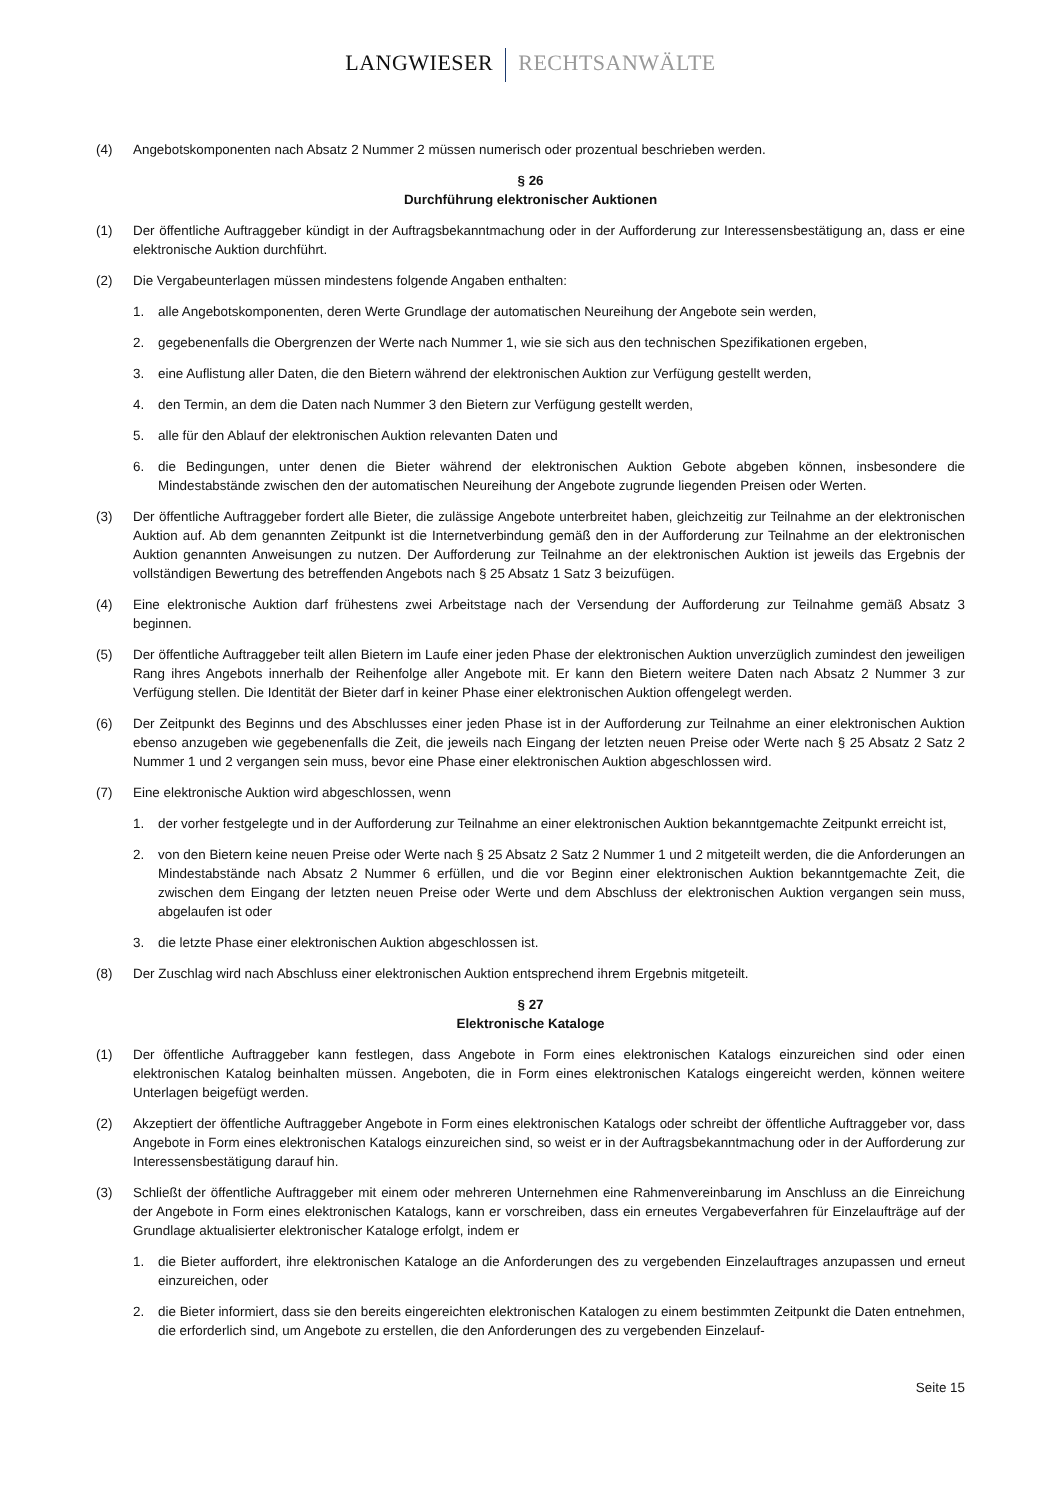LANGWIESER RECHTSANWÄLTE
(4) Angebotskomponenten nach Absatz 2 Nummer 2 müssen numerisch oder prozentual beschrieben werden.
§ 26
Durchführung elektronischer Auktionen
(1) Der öffentliche Auftraggeber kündigt in der Auftragsbekanntmachung oder in der Aufforderung zur Interessensbestätigung an, dass er eine elektronische Auktion durchführt.
(2) Die Vergabeunterlagen müssen mindestens folgende Angaben enthalten:
1. alle Angebotskomponenten, deren Werte Grundlage der automatischen Neureihung der Angebote sein werden,
2. gegebenenfalls die Obergrenzen der Werte nach Nummer 1, wie sie sich aus den technischen Spezifikationen ergeben,
3. eine Auflistung aller Daten, die den Bietern während der elektronischen Auktion zur Verfügung gestellt werden,
4. den Termin, an dem die Daten nach Nummer 3 den Bietern zur Verfügung gestellt werden,
5. alle für den Ablauf der elektronischen Auktion relevanten Daten und
6. die Bedingungen, unter denen die Bieter während der elektronischen Auktion Gebote abgeben können, insbesondere die Mindestabstände zwischen den der automatischen Neureihung der Angebote zugrunde liegenden Preisen oder Werten.
(3) Der öffentliche Auftraggeber fordert alle Bieter, die zulässige Angebote unterbreitet haben, gleichzeitig zur Teilnahme an der elektronischen Auktion auf. Ab dem genannten Zeitpunkt ist die Internetverbindung gemäß den in der Aufforderung zur Teilnahme an der elektronischen Auktion genannten Anweisungen zu nutzen. Der Aufforderung zur Teilnahme an der elektronischen Auktion ist jeweils das Ergebnis der vollständigen Bewertung des betreffenden Angebots nach § 25 Absatz 1 Satz 3 beizufügen.
(4) Eine elektronische Auktion darf frühestens zwei Arbeitstage nach der Versendung der Aufforderung zur Teilnahme gemäß Absatz 3 beginnen.
(5) Der öffentliche Auftraggeber teilt allen Bietern im Laufe einer jeden Phase der elektronischen Auktion unverzüglich zumindest den jeweiligen Rang ihres Angebots innerhalb der Reihenfolge aller Angebote mit. Er kann den Bietern weitere Daten nach Absatz 2 Nummer 3 zur Verfügung stellen. Die Identität der Bieter darf in keiner Phase einer elektronischen Auktion offengelegt werden.
(6) Der Zeitpunkt des Beginns und des Abschlusses einer jeden Phase ist in der Aufforderung zur Teilnahme an einer elektronischen Auktion ebenso anzugeben wie gegebenenfalls die Zeit, die jeweils nach Eingang der letzten neuen Preise oder Werte nach § 25 Absatz 2 Satz 2 Nummer 1 und 2 vergangen sein muss, bevor eine Phase einer elektronischen Auktion abgeschlossen wird.
(7) Eine elektronische Auktion wird abgeschlossen, wenn
1. der vorher festgelegte und in der Aufforderung zur Teilnahme an einer elektronischen Auktion bekanntgemachte Zeitpunkt erreicht ist,
2. von den Bietern keine neuen Preise oder Werte nach § 25 Absatz 2 Satz 2 Nummer 1 und 2 mitgeteilt werden, die die Anforderungen an Mindestabstände nach Absatz 2 Nummer 6 erfüllen, und die vor Beginn einer elektronischen Auktion bekanntgemachte Zeit, die zwischen dem Eingang der letzten neuen Preise oder Werte und dem Abschluss der elektronischen Auktion vergangen sein muss, abgelaufen ist oder
3. die letzte Phase einer elektronischen Auktion abgeschlossen ist.
(8) Der Zuschlag wird nach Abschluss einer elektronischen Auktion entsprechend ihrem Ergebnis mitgeteilt.
§ 27
Elektronische Kataloge
(1) Der öffentliche Auftraggeber kann festlegen, dass Angebote in Form eines elektronischen Katalogs einzureichen sind oder einen elektronischen Katalog beinhalten müssen. Angeboten, die in Form eines elektronischen Katalogs eingereicht werden, können weitere Unterlagen beigefügt werden.
(2) Akzeptiert der öffentliche Auftraggeber Angebote in Form eines elektronischen Katalogs oder schreibt der öffentliche Auftraggeber vor, dass Angebote in Form eines elektronischen Katalogs einzureichen sind, so weist er in der Auftragsbekanntmachung oder in der Aufforderung zur Interessensbestätigung darauf hin.
(3) Schließt der öffentliche Auftraggeber mit einem oder mehreren Unternehmen eine Rahmenvereinbarung im Anschluss an die Einreichung der Angebote in Form eines elektronischen Katalogs, kann er vorschreiben, dass ein erneutes Vergabeverfahren für Einzelaufträge auf der Grundlage aktualisierter elektronischer Kataloge erfolgt, indem er
1. die Bieter auffordert, ihre elektronischen Kataloge an die Anforderungen des zu vergebenden Einzelauftrages anzupassen und erneut einzureichen, oder
2. die Bieter informiert, dass sie den bereits eingereichten elektronischen Katalogen zu einem bestimmten Zeitpunkt die Daten entnehmen, die erforderlich sind, um Angebote zu erstellen, die den Anforderungen des zu vergebenden Einzelauf-
Seite 15